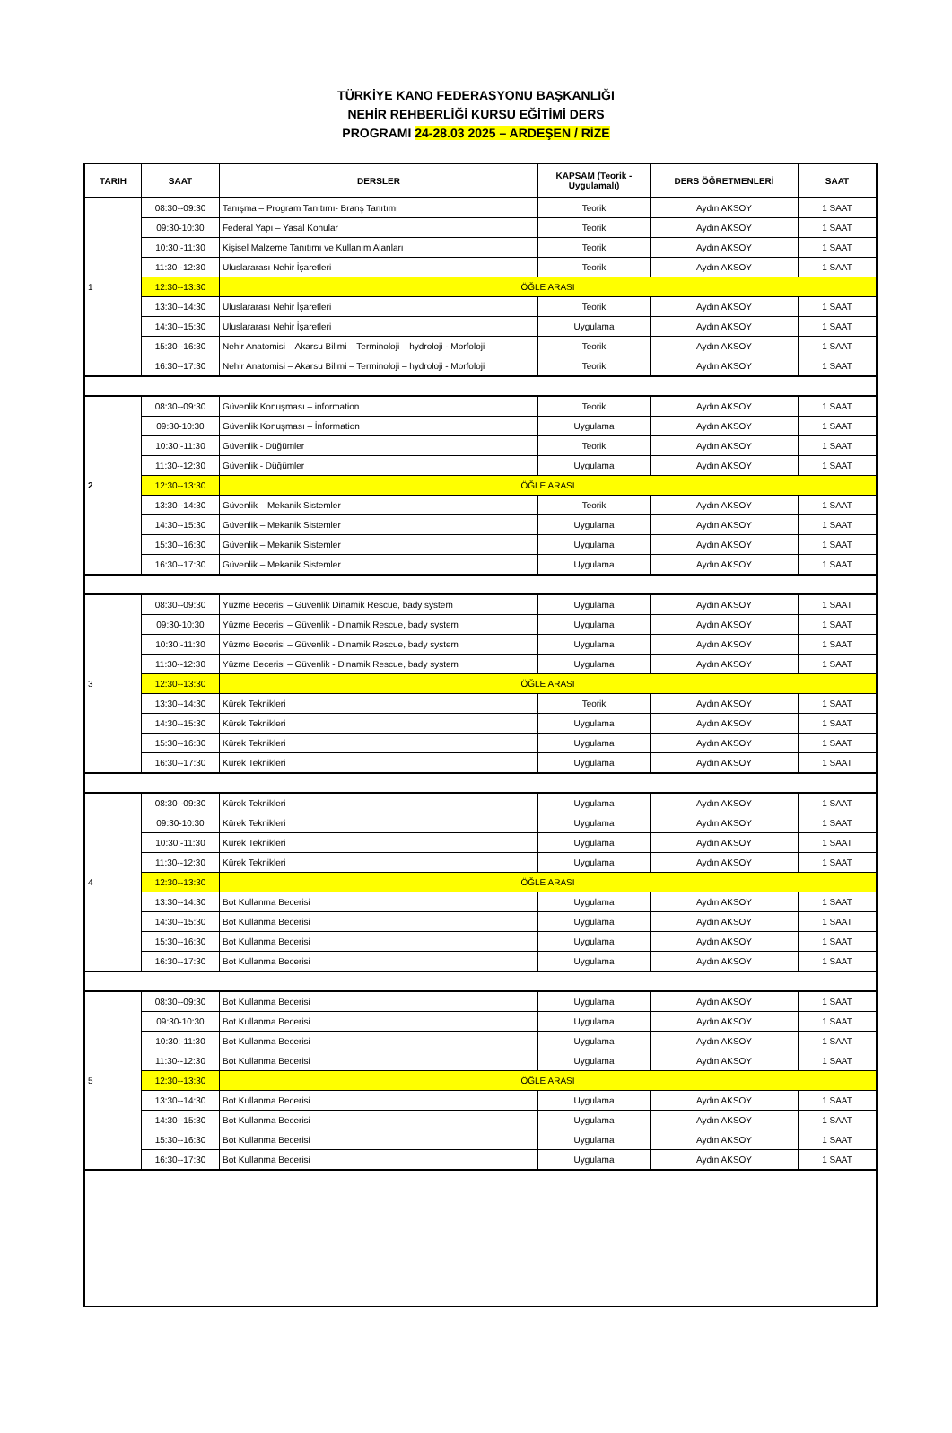TÜRKİYE KANO FEDERASYONU BAŞKANLIĞI
NEHİR REHBERLİĞİ KURSU EĞİTİMİ DERS
PROGRAMI 24-28.03 2025 – ARDEŞEN / RİZE
| TARIH | SAAT | DERSLER | KAPSAM (Teorik - Uygulamalı) | DERS ÖĞRETMENLERİ | SAAT |
| --- | --- | --- | --- | --- | --- |
| 1 | 08:30--09:30 | Tanışma – Program Tanıtımı- Branş Tanıtımı | Teorik | Aydın AKSOY | 1 SAAT |
| | 09:30-10:30 | Federal Yapı – Yasal Konular | Teorik | Aydın AKSOY | 1 SAAT |
| | 10:30:-11:30 | Kişisel Malzeme Tanıtımı ve Kullanım Alanları | Teorik | Aydın AKSOY | 1 SAAT |
| | 11:30--12:30 | Uluslararası Nehir İşaretleri | Teorik | Aydın AKSOY | 1 SAAT |
| | 12:30--13:30 | ÖĞLE ARASI | | | |
| | 13:30--14:30 | Uluslararası Nehir İşaretleri | Teorik | Aydın AKSOY | 1 SAAT |
| | 14:30--15:30 | Uluslararası Nehir İşaretleri | Uygulama | Aydın AKSOY | 1 SAAT |
| | 15:30--16:30 | Nehir Anatomisi – Akarsu Bilimi – Terminoloji – hydroloji - Morfoloji | Teorik | Aydın AKSOY | 1 SAAT |
| | 16:30--17:30 | Nehir Anatomisi – Akarsu Bilimi – Terminoloji – hydroloji - Morfoloji | Teorik | Aydın AKSOY | 1 SAAT |
| 2 | 08:30--09:30 | Güvenlik Konuşması – information | Teorik | Aydın AKSOY | 1 SAAT |
| | 09:30-10:30 | Güvenlik Konuşması – İnformation | Uygulama | Aydın AKSOY | 1 SAAT |
| | 10:30:-11:30 | Güvenlik - Düğümler | Teorik | Aydın AKSOY | 1 SAAT |
| | 11:30--12:30 | Güvenlik - Düğümler | Uygulama | Aydın AKSOY | 1 SAAT |
| | 12:30--13:30 | ÖĞLE ARASI | | | |
| | 13:30--14:30 | Güvenlik – Mekanik Sistemler | Teorik | Aydın AKSOY | 1 SAAT |
| | 14:30--15:30 | Güvenlik – Mekanik Sistemler | Uygulama | Aydın AKSOY | 1 SAAT |
| | 15:30--16:30 | Güvenlik – Mekanik Sistemler | Uygulama | Aydın AKSOY | 1 SAAT |
| | 16:30--17:30 | Güvenlik – Mekanik Sistemler | Uygulama | Aydın AKSOY | 1 SAAT |
| 3 | 08:30--09:30 | Yüzme Becerisi – Güvenlik Dinamik Rescue, bady system | Uygulama | Aydın AKSOY | 1 SAAT |
| | 09:30-10:30 | Yüzme Becerisi – Güvenlik - Dinamik Rescue, bady system | Uygulama | Aydın AKSOY | 1 SAAT |
| | 10:30:-11:30 | Yüzme Becerisi – Güvenlik - Dinamik Rescue, bady system | Uygulama | Aydın AKSOY | 1 SAAT |
| | 11:30--12:30 | Yüzme Becerisi – Güvenlik - Dinamik Rescue, bady system | Uygulama | Aydın AKSOY | 1 SAAT |
| | 12:30--13:30 | ÖĞLE ARASI | | | |
| | 13:30--14:30 | Kürek Teknikleri | Teorik | Aydın AKSOY | 1 SAAT |
| | 14:30--15:30 | Kürek Teknikleri | Uygulama | Aydın AKSOY | 1 SAAT |
| | 15:30--16:30 | Kürek Teknikleri | Uygulama | Aydın AKSOY | 1 SAAT |
| | 16:30--17:30 | Kürek Teknikleri | Uygulama | Aydın AKSOY | 1 SAAT |
| 4 | 08:30--09:30 | Kürek Teknikleri | Uygulama | Aydın AKSOY | 1 SAAT |
| | 09:30-10:30 | Kürek Teknikleri | Uygulama | Aydın AKSOY | 1 SAAT |
| | 10:30:-11:30 | Kürek Teknikleri | Uygulama | Aydın AKSOY | 1 SAAT |
| | 11:30--12:30 | Kürek Teknikleri | Uygulama | Aydın AKSOY | 1 SAAT |
| | 12:30--13:30 | ÖĞLE ARASI | | | |
| | 13:30--14:30 | Bot Kullanma Becerisi | Uygulama | Aydın AKSOY | 1 SAAT |
| | 14:30--15:30 | Bot Kullanma Becerisi | Uygulama | Aydın AKSOY | 1 SAAT |
| | 15:30--16:30 | Bot Kullanma Becerisi | Uygulama | Aydın AKSOY | 1 SAAT |
| | 16:30--17:30 | Bot Kullanma Becerisi | Uygulama | Aydın AKSOY | 1 SAAT |
| 5 | 08:30--09:30 | Bot Kullanma Becerisi | Uygulama | Aydın AKSOY | 1 SAAT |
| | 09:30-10:30 | Bot Kullanma Becerisi | Uygulama | Aydın AKSOY | 1 SAAT |
| | 10:30:-11:30 | Bot Kullanma Becerisi | Uygulama | Aydın AKSOY | 1 SAAT |
| | 11:30--12:30 | Bot Kullanma Becerisi | Uygulama | Aydın AKSOY | 1 SAAT |
| | 12:30--13:30 | ÖĞLE ARASI | | | |
| | 13:30--14:30 | Bot Kullanma Becerisi | Uygulama | Aydın AKSOY | 1 SAAT |
| | 14:30--15:30 | Bot Kullanma Becerisi | Uygulama | Aydın AKSOY | 1 SAAT |
| | 15:30--16:30 | Bot Kullanma Becerisi | Uygulama | Aydın AKSOY | 1 SAAT |
| | 16:30--17:30 | Bot Kullanma Becerisi | Uygulama | Aydın AKSOY | 1 SAAT |